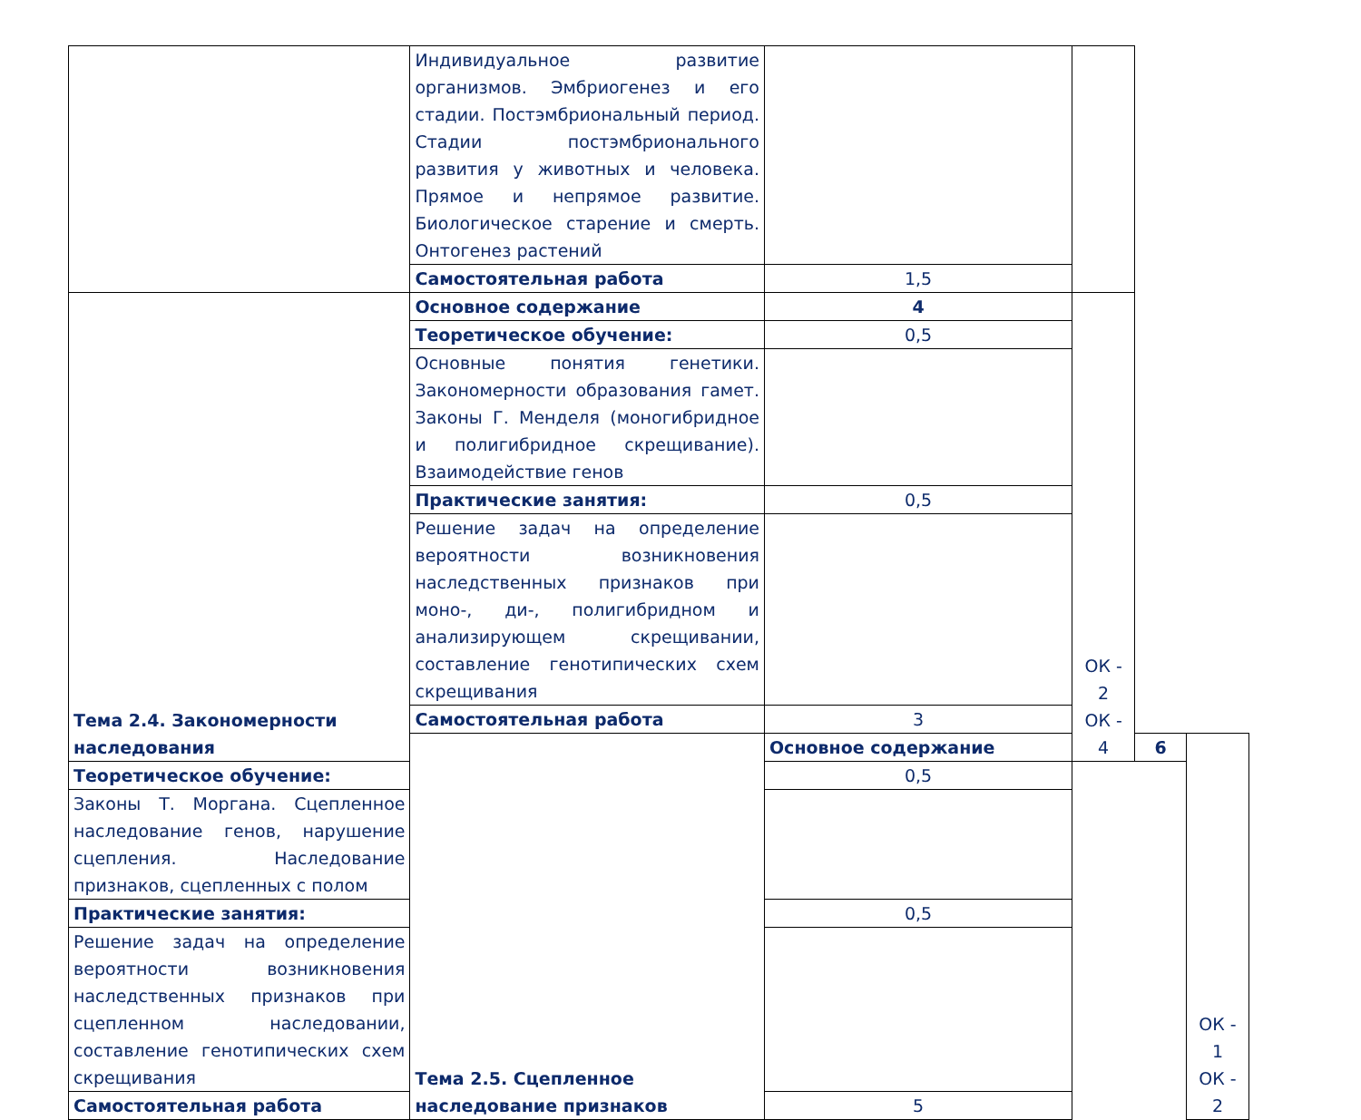| | Индивидуальное развитие организмов. Эмбриогенез и его стадии. Постэмбриональный период. Стадии постэмбрионального развития у животных и человека. Прямое и непрямое развитие. Биологическое старение и смерть. Онтогенез растений | | | | |
| | Самостоятельная работа | 1,5 | | | |
| Тема 2.4. Закономерности наследования | Основное содержание | 4 | ОК - 2 ОК - 4 | | |
| | Теоретическое обучение: | 0,5 | | | |
| | Основные понятия генетики. Закономерности образования гамет. Законы Г. Менделя (моногибридное и полигибридное скрещивание). Взаимодействие генов | | | | |
| | Практические занятия: | 0,5 | | | |
| | Решение задач на определение вероятности возникновения наследственных признаков при моно-, ди-, полигибридном и анализирующем скрещивании, составление генотипических схем скрещивания | | | | |
| | Самостоятельная работа | 3 | | | |
| | Тема 2.5. Сцепленное наследование признаков | Основное содержание | | 6 | ОК - 1 ОК - 2 |
| Теоретическое обучение: | | 0,5 | | | |
| Законы Т. Моргана. Сцепленное наследование генов, нарушение сцепления. Наследование признаков, сцепленных с полом | | | | | |
| Практические занятия: | | 0,5 | | | |
| Решение задач на определение вероятности возникновения наследственных признаков при сцепленном наследовании, составление генотипических схем скрещивания | | | | | |
| Самостоятельная работа | | 5 | | | |